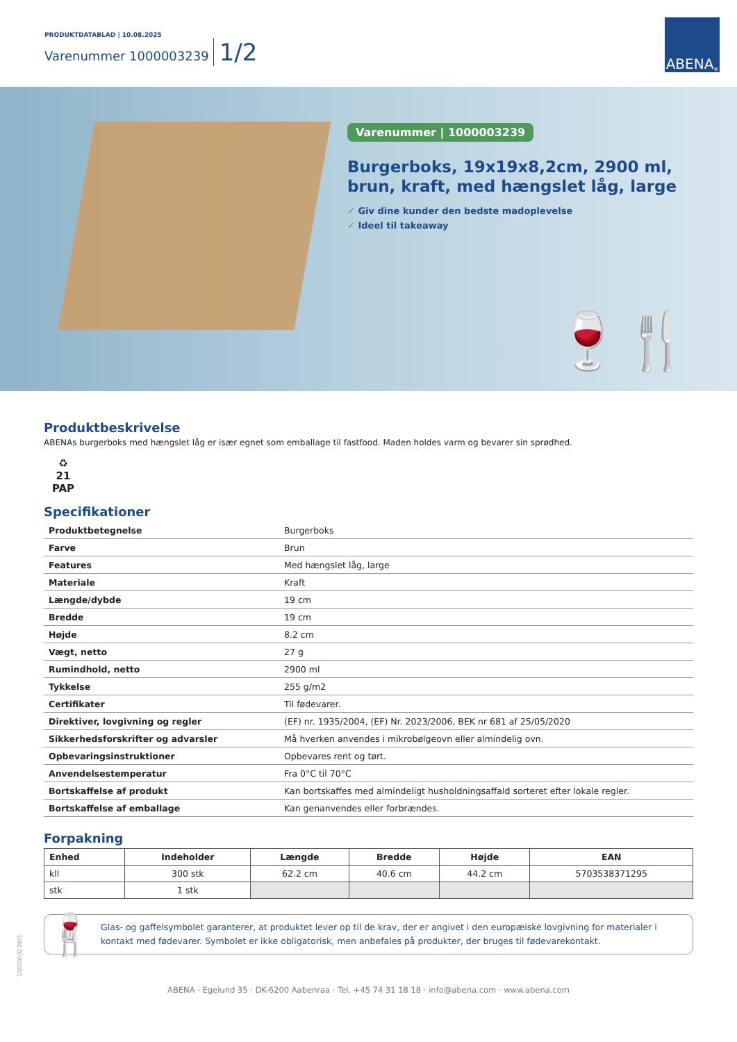PRODUKTDATABLAD | 10.08.2025
Varenummer 1000003239
1/2
ABENA<sup>®</sup>
Varenummer | 1000003239
Burgerboks, 19x19x8,2cm, 2900 ml,
brun, kraft, med hængslet låg, large
✓ Giv dine kunder den bedste madoplevelse
✓ Ideel til takeaway
🍷🍴
Produktbeskrivelse
ABENAs burgerboks med hængslet låg er især egnet som emballage til fastfood. Maden holdes varm og bevarer sin sprødhed.
♻
21
PAP
Specifikationer
| Produktbetegnelse | Burgerboks |
| Farve | Brun |
| Features | Med hængslet låg, large |
| Materiale | Kraft |
| Længde/dybde | 19 cm |
| Bredde | 19 cm |
| Højde | 8.2 cm |
| Vægt, netto | 27 g |
| Rumindhold, netto | 2900 ml |
| Tykkelse | 255 g/m2 |
| Certifikater | Til fødevarer. |
| Direktiver, lovgivning og regler | (EF) nr. 1935/2004, (EF) Nr. 2023/2006, BEK nr 681 af 25/05/2020 |
| Sikkerhedsforskrifter og advarsler | Må hverken anvendes i mikrobølgeovn eller almindelig ovn. |
| Opbevaringsinstruktioner | Opbevares rent og tørt. |
| Anvendelsestemperatur | Fra 0°C til 70°C |
| Bortskaffelse af produkt | Kan bortskaffes med almindeligt husholdningsaffald sorteret efter lokale regler. |
| Bortskaffelse af emballage | Kan genanvendes eller forbrændes. |
Forpakning
| Enhed | Indeholder | Længde | Bredde | Højde | EAN |
| --- | --- | --- | --- | --- | --- |
| kll | 300 stk | 62.2 cm | 40.6 cm | 44.2 cm | 5703538371295 |
| stk | 1 stk | | | | |
🍷🍴
Glas- og gaffelsymbolet garanterer, at produktet lever op til de krav, der er angivet i den europæiske lovgivning for materialer i kontakt med fødevarer. Symbolet er ikke obligatorisk, men anbefales på produkter, der bruges til fødevarekontakt.
ABENA · Egelund 35 · DK-6200 Aabenraa · Tel. +45 74 31 18 18 · info@abena.com · www.abena.com
100000323901